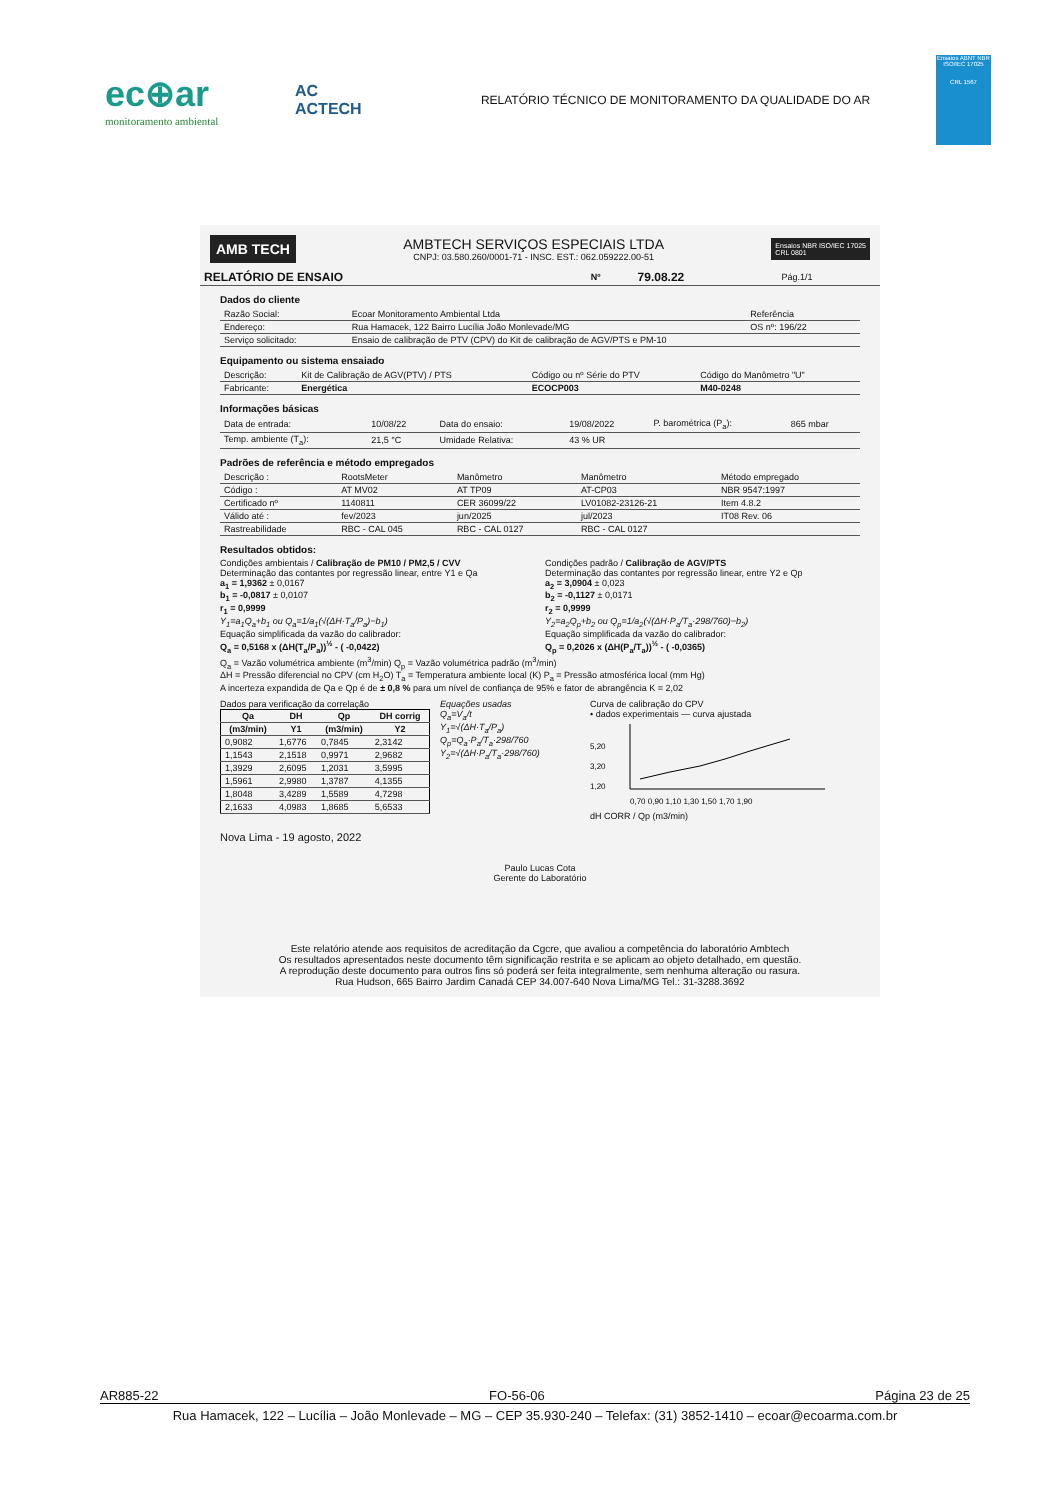ec⊕ar
monitoramento ambiental
AC
ACTECH
RELATÓRIO TÉCNICO DE MONITORAMENTO DA QUALIDADE DO AR
Ensaios ABNT NBR ISO/IEC 17025
CRL 1567
AMB TECH
AMBTECH SERVIÇOS ESPECIAIS LTDA
CNPJ: 03.580.260/0001-71 - INSC. EST.: 062.059222.00-51
Ensaios NBR ISO/IEC 17025
CRL 0801
| RELATÓRIO DE ENSAIO | Nº | 79.08.22 | Pág.1/1 |
Dados do cliente
| Razão Social: | Ecoar Monitoramento Ambiental Ltda | Referência |
| Endereço: | Rua Hamacek, 122 Bairro Lucília João Monlevade/MG | OS nº: 196/22 |
| Serviço solicitado: | Ensaio de calibração de PTV (CPV) do Kit de calibração de AGV/PTS e PM-10 | |
Equipamento ou sistema ensaiado
| Descrição: | Kit de Calibração de AGV(PTV) / PTS | Código ou nº Série do PTV | Código do Manômetro "U" |
| Fabricante: | Energética | ECOCP003 | M40-0248 |
Informações básicas
| Data de entrada: | 10/08/22 | Data do ensaio: | 19/08/2022 | P. barométrica (P<sub>a</sub>): | 865 mbar |
| Temp. ambiente (T<sub>a</sub>): | 21,5 °C | Umidade Relativa: | 43 % UR | | |
Padrões de referência e método empregados
| Descrição : | RootsMeter | Manômetro | Manômetro | Método empregado |
| Código : | AT MV02 | AT TP09 | AT-CP03 | NBR 9547:1997 |
| Certificado nº | 1140811 | CER 36099/22 | LV01082-23126-21 | Item 4.8.2 |
| Válido até : | fev/2023 | jun/2025 | jul/2023 | IT08 Rev. 06 |
| Rastreabilidade | RBC - CAL 045 | RBC - CAL 0127 | RBC - CAL 0127 | |
Resultados obtidos:
Condições ambientais / Calibração de PM10 / PM2,5 / CVV
Determinação das contantes por regressão linear, entre Y1 e Qa
a<sub>1</sub> = 1,9362 ± 0,0167
b<sub>1</sub> = -0,0817 ± 0,0107
r<sub>1</sub> = 0,9999
Y<sub>1</sub>=a<sub>1</sub>Q<sub>a</sub>+b<sub>1</sub> ou Q<sub>a</sub>=1/a<sub>1</sub>(√(ΔH·T<sub>a</sub>/P<sub>a</sub>)−b<sub>1</sub>)
Equação simplificada da vazão do calibrador:
Q<sub>a</sub> = 0,5168 x (ΔH(T<sub>a</sub>/P<sub>a</sub>))<sup>½</sup> - ( -0,0422)
Condições padrão / Calibração de AGV/PTS
Determinação das contantes por regressão linear, entre Y2 e Qp
a<sub>2</sub> = 3,0904 ± 0,023
b<sub>2</sub> = -0,1127 ± 0,0171
r<sub>2</sub> = 0,9999
Y<sub>2</sub>=a<sub>2</sub>Q<sub>p</sub>+b<sub>2</sub> ou Q<sub>p</sub>=1/a<sub>2</sub>(√(ΔH·P<sub>a</sub>/T<sub>a</sub>·298/760)−b<sub>2</sub>)
Equação simplificada da vazão do calibrador:
Q<sub>p</sub> = 0,2026 x (ΔH(P<sub>a</sub>/T<sub>a</sub>))<sup>½</sup> - ( -0,0365)
Q<sub>a</sub> = Vazão volumétrica ambiente (m<sup>3</sup>/min) Q<sub>p</sub> = Vazão volumétrica padrão (m<sup>3</sup>/min)
ΔH = Pressão diferencial no CPV (cm H<sub>2</sub>O) T<sub>a</sub> = Temperatura ambiente local (K) P<sub>a</sub> = Pressão atmosférica local (mm Hg)
A incerteza expandida de Qa e Qp é de ± 0,8 % para um nível de confiança de 95% e fator de abrangência K = 2,02
Dados para verificação da correlação
| Qa | DH | Qp | DH corrig |
| --- | --- | --- | --- |
| (m3/min) | Y1 | (m3/min) | Y2 |
| 0,9082 | 1,6776 | 0,7845 | 2,3142 |
| 1,1543 | 2,1518 | 0,9971 | 2,9682 |
| 1,3929 | 2,6095 | 1,2031 | 3,5995 |
| 1,5961 | 2,9980 | 1,3787 | 4,1355 |
| 1,8048 | 3,4289 | 1,5589 | 4,7298 |
| 2,1633 | 4,0983 | 1,8685 | 5,6533 |
Equações usadas
Q<sub>a</sub>=V<sub>a</sub>/t
Y<sub>1</sub>=√(ΔH·T<sub>a</sub>/P<sub>a</sub>)
Q<sub>p</sub>=Q<sub>a</sub>·P<sub>a</sub>/T<sub>a</sub>·298/760
Y<sub>2</sub>=√(ΔH·P<sub>a</sub>/T<sub>a</sub>·298/760)
Curva de calibração do CPV
• dados experimentais — curva ajustada
5,20
3,20
1,20
0,70 0,90 1,10 1,30 1,50 1,70 1,90
dH CORR / Qp (m3/min)
Nova Lima - 19 agosto, 2022
Paulo Lucas Cota
Gerente do Laboratório
Este relatório atende aos requisitos de acreditação da Cgcre, que avaliou a competência do laboratório Ambtech
Os resultados apresentados neste documento têm significação restrita e se aplicam ao objeto detalhado, em questão.
A reprodução deste documento para outros fins só poderá ser feita integralmente, sem nenhuma alteração ou rasura.
Rua Hudson, 665 Bairro Jardim Canadá CEP 34.007-640 Nova Lima/MG Tel.: 31-3288.3692
AR885-22 FO-56-06 Página 23 de 25
Rua Hamacek, 122 – Lucília – João Monlevade – MG – CEP 35.930-240 – Telefax: (31) 3852-1410 – ecoar@ecoarma.com.br